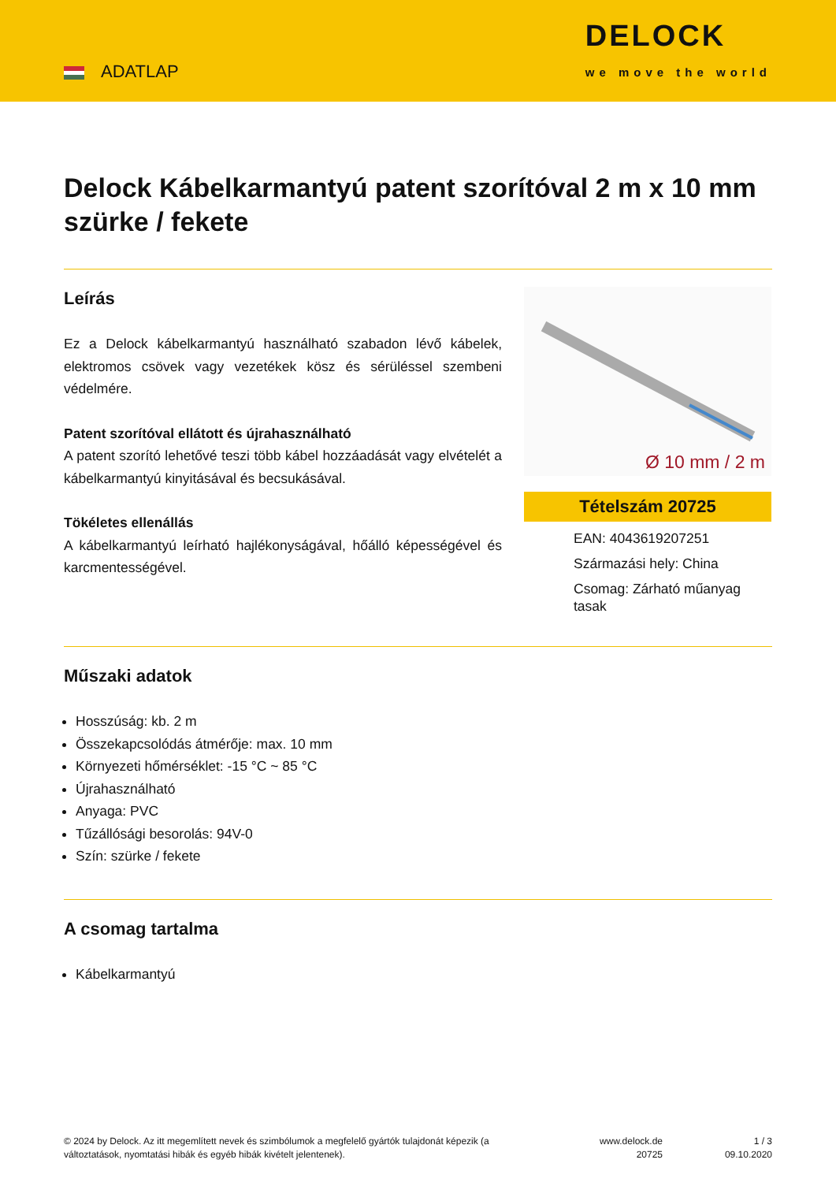ADATLAP
DELOCK
we move the world
Delock Kábelkarmantyú patent szorítóval 2 m x 10 mm szürke / fekete
Leírás
Ez a Delock kábelkarmantyú használható szabadon lévő kábelek, elektromos csövek vagy vezetékek kösz és sérüléssel szembeni védelmére.
Patent szorítóval ellátott és újrahasználható
A patent szorító lehetővé teszi több kábel hozzáadását vagy elvételét a kábelkarmantyú kinyitásával és becsukásával.
Tökéletes ellenállás
A kábelkarmantyú leírható hajlékonyságával, hőálló képességével és karcmentességével.
Ø 10 mm / 2 m
Tételszám 20725
EAN: 4043619207251
Származási hely: China
Csomag: Zárható műanyag tasak
Műszaki adatok
Hosszúság: kb. 2 m
Összekapcsolódás átmérője: max. 10 mm
Környezeti hőmérséklet: -15 °C ~ 85 °C
Újrahasználható
Anyaga: PVC
Tűzállósági besorolás: 94V-0
Szín: szürke / fekete
A csomag tartalma
Kábelkarmantyú
© 2024 by Delock. Az itt megemlített nevek és szimbólumok a megfelelő gyártók tulajdonát képezik (a változtatások, nyomtatási hibák és egyéb hibák kivételt jelentenek).
www.delock.de
20725
1 / 3
09.10.2020